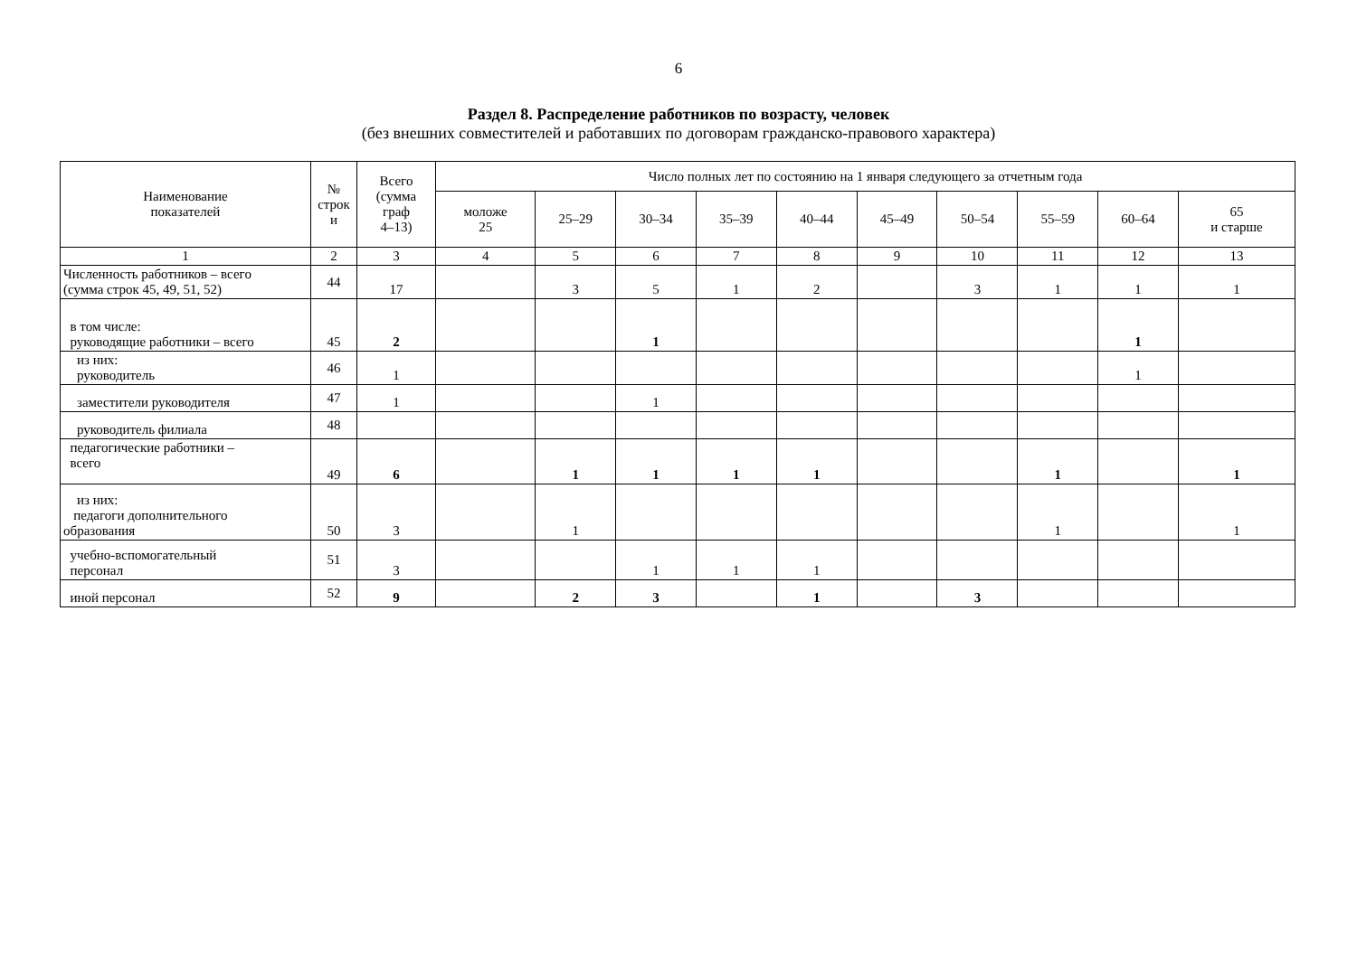6
Раздел 8. Распределение работников по возрасту, человек
(без внешних совместителей и работавших по договорам гражданско-правового характера)
| Наименование показателей | № строк и | Всего (сумма граф 4–13) | Число полных лет по состоянию на 1 января следующего за отчетным года | | | | | | | | | |
| --- | --- | --- | --- | --- | --- | --- | --- | --- | --- | --- | --- | --- |
| | | | моложе 25 | 25–29 | 30–34 | 35–39 | 40–44 | 45–49 | 50–54 | 55–59 | 60–64 | 65 и старше |
| 1 | 2 | 3 | 4 | 5 | 6 | 7 | 8 | 9 | 10 | 11 | 12 | 13 |
| Численность работников – всего (сумма строк 45, 49, 51, 52) | 44 | 17 | | 3 | 5 | 1 | 2 | | 3 | 1 | 1 | 1 |
| в том числе: руководящие работники – всего | 45 | 2 | | | 1 | | | | | | 1 | |
| из них: руководитель | 46 | 1 | | | | | | | | | 1 | |
| заместители руководителя | 47 | 1 | | | 1 | | | | | | | |
| руководитель филиала | 48 | | | | | | | | | | | |
| педагогические работники – всего | 49 | 6 | | 1 | 1 | 1 | 1 | | | 1 | | 1 |
| из них: педагоги дополнительного образования | 50 | 3 | | 1 | | | | | | 1 | | 1 |
| учебно-вспомогательный персонал | 51 | 3 | | | 1 | 1 | 1 | | | | | |
| иной персонал | 52 | 9 | | 2 | 3 | | 1 | | 3 | | | |